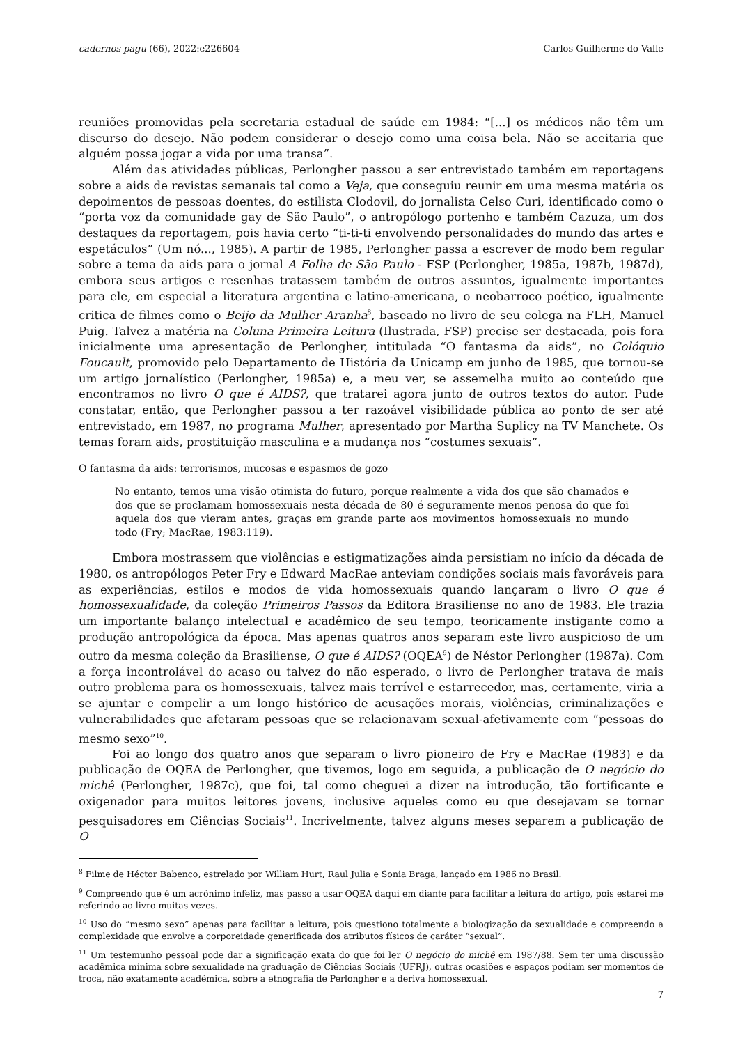cadernos pagu (66), 2022:e226604 Carlos Guilherme do Valle
reuniões promovidas pela secretaria estadual de saúde em 1984: “[...] os médicos não têm um discurso do desejo. Não podem considerar o desejo como uma coisa bela. Não se aceitaria que alguém possa jogar a vida por uma transa”.
Além das atividades públicas, Perlongher passou a ser entrevistado também em reportagens sobre a aids de revistas semanais tal como a Veja, que conseguiu reunir em uma mesma matéria os depoimentos de pessoas doentes, do estilista Clodovil, do jornalista Celso Curi, identificado como o “porta voz da comunidade gay de São Paulo”, o antropólogo portenho e também Cazuza, um dos destaques da reportagem, pois havia certo “ti-ti-ti envolvendo personalidades do mundo das artes e espetáculos” (Um nó..., 1985). A partir de 1985, Perlongher passa a escrever de modo bem regular sobre a tema da aids para o jornal A Folha de São Paulo - FSP (Perlongher, 1985a, 1987b, 1987d), embora seus artigos e resenhas tratassem também de outros assuntos, igualmente importantes para ele, em especial a literatura argentina e latino-americana, o neobarroco poético, igualmente critica de filmes como o Beijo da Mulher Aranha<sup>8</sup>, baseado no livro de seu colega na FLH, Manuel Puig. Talvez a matéria na Coluna Primeira Leitura (Ilustrada, FSP) precise ser destacada, pois fora inicialmente uma apresentação de Perlongher, intitulada “O fantasma da aids”, no Colóquio Foucault, promovido pelo Departamento de História da Unicamp em junho de 1985, que tornou-se um artigo jornalístico (Perlongher, 1985a) e, a meu ver, se assemelha muito ao conteúdo que encontramos no livro O que é AIDS?, que tratarei agora junto de outros textos do autor. Pude constatar, então, que Perlongher passou a ter razoável visibilidade pública ao ponto de ser até entrevistado, em 1987, no programa Mulher, apresentado por Martha Suplicy na TV Manchete. Os temas foram aids, prostituição masculina e a mudança nos “costumes sexuais”.
O fantasma da aids: terrorismos, mucosas e espasmos de gozo
No entanto, temos uma visão otimista do futuro, porque realmente a vida dos que são chamados e dos que se proclamam homossexuais nesta década de 80 é seguramente menos penosa do que foi aquela dos que vieram antes, graças em grande parte aos movimentos homossexuais no mundo todo (Fry; MacRae, 1983:119).
Embora mostrassem que violências e estigmatizações ainda persistiam no início da década de 1980, os antropólogos Peter Fry e Edward MacRae anteviam condições sociais mais favoráveis para as experiências, estilos e modos de vida homossexuais quando lançaram o livro O que é homossexualidade, da coleção Primeiros Passos da Editora Brasiliense no ano de 1983. Ele trazia um importante balanço intelectual e acadêmico de seu tempo, teoricamente instigante como a produção antropológica da época. Mas apenas quatros anos separam este livro auspicioso de um outro da mesma coleção da Brasiliense, O que é AIDS? (OQEA<sup>9</sup>) de Néstor Perlongher (1987a). Com a força incontrolável do acaso ou talvez do não esperado, o livro de Perlongher tratava de mais outro problema para os homossexuais, talvez mais terrível e estarrecedor, mas, certamente, viria a se ajuntar e compelir a um longo histórico de acusações morais, violências, criminalizações e vulnerabilidades que afetaram pessoas que se relacionavam sexual-afetivamente com “pessoas do mesmo sexo”<sup>10</sup>.
Foi ao longo dos quatro anos que separam o livro pioneiro de Fry e MacRae (1983) e da publicação de OQEA de Perlongher, que tivemos, logo em seguida, a publicação de O negócio do michê (Perlongher, 1987c), que foi, tal como cheguei a dizer na introdução, tão fortificante e oxigenador para muitos leitores jovens, inclusive aqueles como eu que desejavam se tornar pesquisadores em Ciências Sociais<sup>11</sup>. Incrivelmente, talvez alguns meses separem a publicação de O
<sup>8</sup> Filme de Héctor Babenco, estrelado por William Hurt, Raul Julia e Sonia Braga, lançado em 1986 no Brasil.
<sup>9</sup> Compreendo que é um acrônimo infeliz, mas passo a usar OQEA daqui em diante para facilitar a leitura do artigo, pois estarei me referindo ao livro muitas vezes.
<sup>10</sup> Uso do “mesmo sexo” apenas para facilitar a leitura, pois questiono totalmente a biologização da sexualidade e compreendo a complexidade que envolve a corporeidade generificada dos atributos físicos de caráter “sexual”.
<sup>11</sup> Um testemunho pessoal pode dar a significação exata do que foi ler O negócio do michê em 1987/88. Sem ter uma discussão acadêmica mínima sobre sexualidade na graduação de Ciências Sociais (UFRJ), outras ocasiões e espaços podiam ser momentos de troca, não exatamente acadêmica, sobre a etnografia de Perlongher e a deriva homossexual.
7